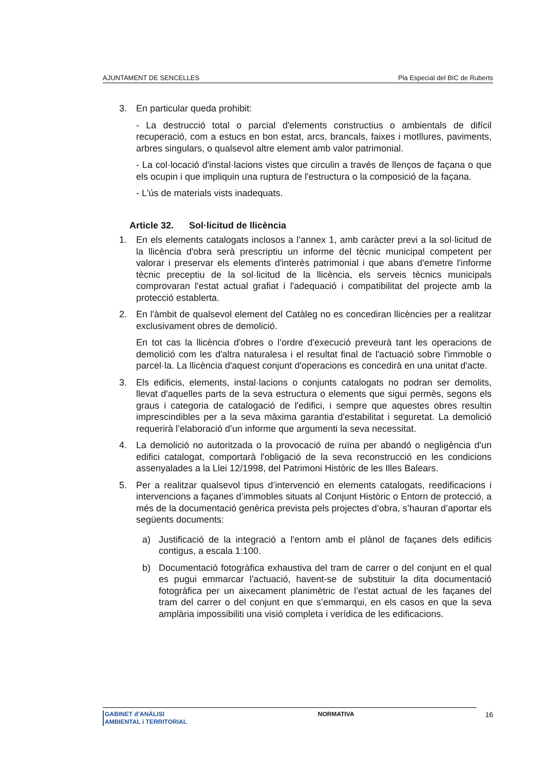AJUNTAMENT DE SENCELLES Pla Especial del BIC de Ruberts
3. En particular queda prohibit:
- La destrucció total o parcial d'elements constructius o ambientals de difícil recuperació, com a estucs en bon estat, arcs, brancals, faixes i motllures, paviments, arbres singulars, o qualsevol altre element amb valor patrimonial.
- La col·locació d'instal·lacions vistes que circulin a través de llenços de façana o que els ocupin i que impliquin una ruptura de l'estructura o la composició de la façana.
- L'ús de materials vists inadequats.
Article 32. Sol·licitud de llicència
1. En els elements catalogats inclosos a l’annex 1, amb caràcter previ a la sol·licitud de la llicència d'obra serà prescriptiu un informe del tècnic municipal competent per valorar i preservar els elements d'interès patrimonial i que abans d'emetre l'informe tècnic preceptiu de la sol·licitud de la llicència, els serveis tècnics municipals comprovaran l'estat actual grafiat i l'adequació i compatibilitat del projecte amb la protecció establerta.
2. En l'àmbit de qualsevol element del Catàleg no es concediran llicències per a realitzar exclusivament obres de demolició.
En tot cas la llicència d'obres o l’ordre d'execució preveurà tant les operacions de demolició com les d'altra naturalesa i el resultat final de l'actuació sobre l'immoble o parcel·la. La llicència d'aquest conjunt d'operacions es concedirà en una unitat d'acte.
3. Els edificis, elements, instal·lacions o conjunts catalogats no podran ser demolits, llevat d'aquelles parts de la seva estructura o elements que sigui permès, segons els graus i categoria de catalogació de l'edifici, i sempre que aquestes obres resultin imprescindibles per a la seva màxima garantia d'estabilitat i seguretat. La demolició requerirà l’elaboració d’un informe que argumenti la seva necessitat.
4. La demolició no autoritzada o la provocació de ruïna per abandó o negligència d'un edifici catalogat, comportarà l'obligació de la seva reconstrucció en les condicions assenyalades a la Llei 12/1998, del Patrimoni Històric de les Illes Balears.
5. Per a realitzar qualsevol tipus d’intervenció en elements catalogats, reedificacions i intervencions a façanes d’immobles situats al Conjunt Històric o Entorn de protecció, a més de la documentació genèrica prevista pels projectes d’obra, s’hauran d’aportar els següents documents:
a) Justificació de la integració a l'entorn amb el plànol de façanes dels edificis contigus, a escala 1:100.
b) Documentació fotogràfica exhaustiva del tram de carrer o del conjunt en el qual es pugui emmarcar l’actuació, havent-se de substituir la dita documentació fotogràfica per un aixecament planimètric de l’estat actual de les façanes del tram del carrer o del conjunt en que s’emmarqui, en els casos en que la seva amplària impossibiliti una visió completa i verídica de les edificacions.
GABINET d’ANÀLISI
AMBIENTAL i TERRITORIAL
NORMATIVA 16